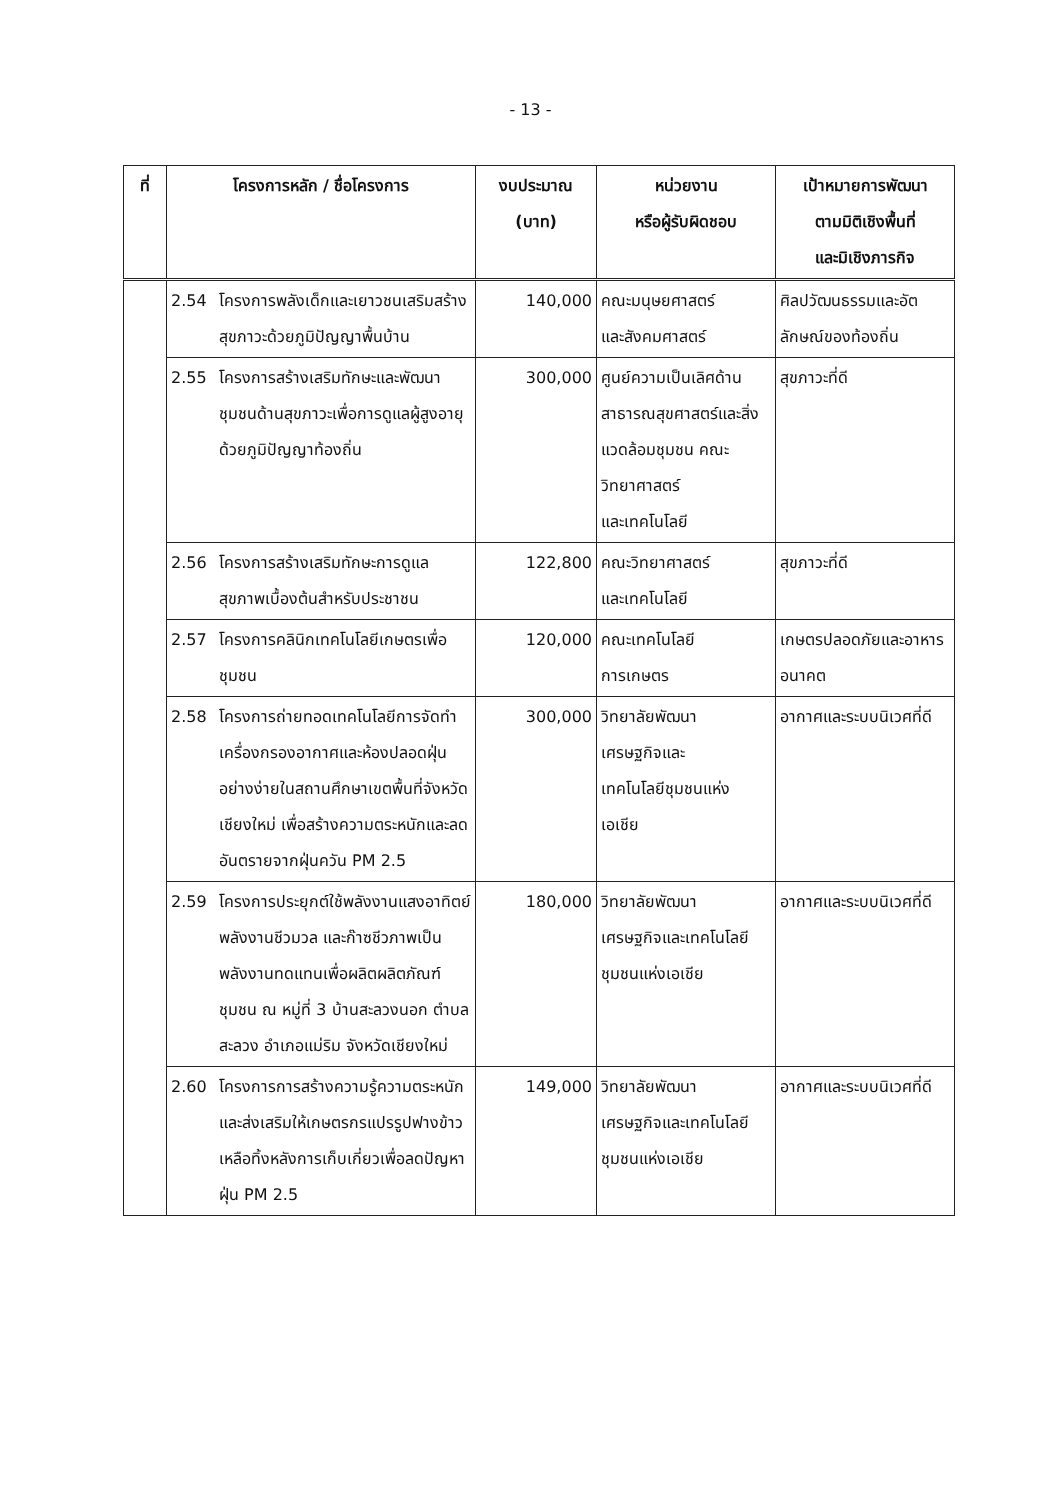- 13 -
| ที่ | โครงการหลัก / ชื่อโครงการ | งบประมาณ (บาท) | หน่วยงาน หรือผู้รับผิดชอบ | เป้าหมายการพัฒนา ตามมิติเชิงพื้นที่ และมิเชิงภารกิจ |
| --- | --- | --- | --- | --- |
| | 2.54 โครงการพลังเด็กและเยาวชนเสริมสร้างสุขภาวะด้วยภูมิปัญญาพื้นบ้าน | 140,000 | คณะมนุษยศาสตร์ และสังคมศาสตร์ | ศิลปวัฒนธรรมและอัตลักษณ์ของท้องถิ่น |
| | 2.55 โครงการสร้างเสริมทักษะและพัฒนาชุมชนด้านสุขภาวะเพื่อการดูแลผู้สูงอายุด้วยภูมิปัญญาท้องถิ่น | 300,000 | ศูนย์ความเป็นเลิศด้านสาธารณสุขศาสตร์และสิ่งแวดล้อมชุมชน คณะวิทยาศาสตร์ และเทคโนโลยี | สุขภาวะที่ดี |
| | 2.56 โครงการสร้างเสริมทักษะการดูแลสุขภาพเบื้องต้นสำหรับประชาชน | 122,800 | คณะวิทยาศาสตร์ และเทคโนโลยี | สุขภาวะที่ดี |
| | 2.57 โครงการคลินิกเทคโนโลยีเกษตรเพื่อชุมชน | 120,000 | คณะเทคโนโลยี การเกษตร | เกษตรปลอดภัยและอาหารอนาคต |
| | 2.58 โครงการถ่ายทอดเทคโนโลยีการจัดทำเครื่องกรองอากาศและห้องปลอดฝุ่นอย่างง่ายในสถานศึกษาเขตพื้นที่จังหวัดเชียงใหม่ เพื่อสร้างความตระหนักและลดอันตรายจากฝุ่นควัน PM 2.5 | 300,000 | วิทยาลัยพัฒนา เศรษฐกิจและ เทคโนโลยีชุมชนแห่ง เอเชีย | อากาศและระบบนิเวศที่ดี |
| | 2.59 โครงการประยุกต์ใช้พลังงานแสงอาทิตย์ พลังงานชีวมวล และก๊าซชีวภาพเป็นพลังงานทดแทนเพื่อผลิตผลิตภัณฑ์ชุมชน ณ หมู่ที่ 3 บ้านสะลวงนอก ตำบลสะลวง อำเภอแม่ริม จังหวัดเชียงใหม่ | 180,000 | วิทยาลัยพัฒนา เศรษฐกิจและเทคโนโลยี ชุมชนแห่งเอเชีย | อากาศและระบบนิเวศที่ดี |
| | 2.60 โครงการการสร้างความรู้ความตระหนักและส่งเสริมให้เกษตรกรแปรรูปฟางข้าวเหลือทิ้งหลังการเก็บเกี่ยวเพื่อลดปัญหาฝุ่น PM 2.5 | 149,000 | วิทยาลัยพัฒนา เศรษฐกิจและเทคโนโลยี ชุมชนแห่งเอเชีย | อากาศและระบบนิเวศที่ดี |